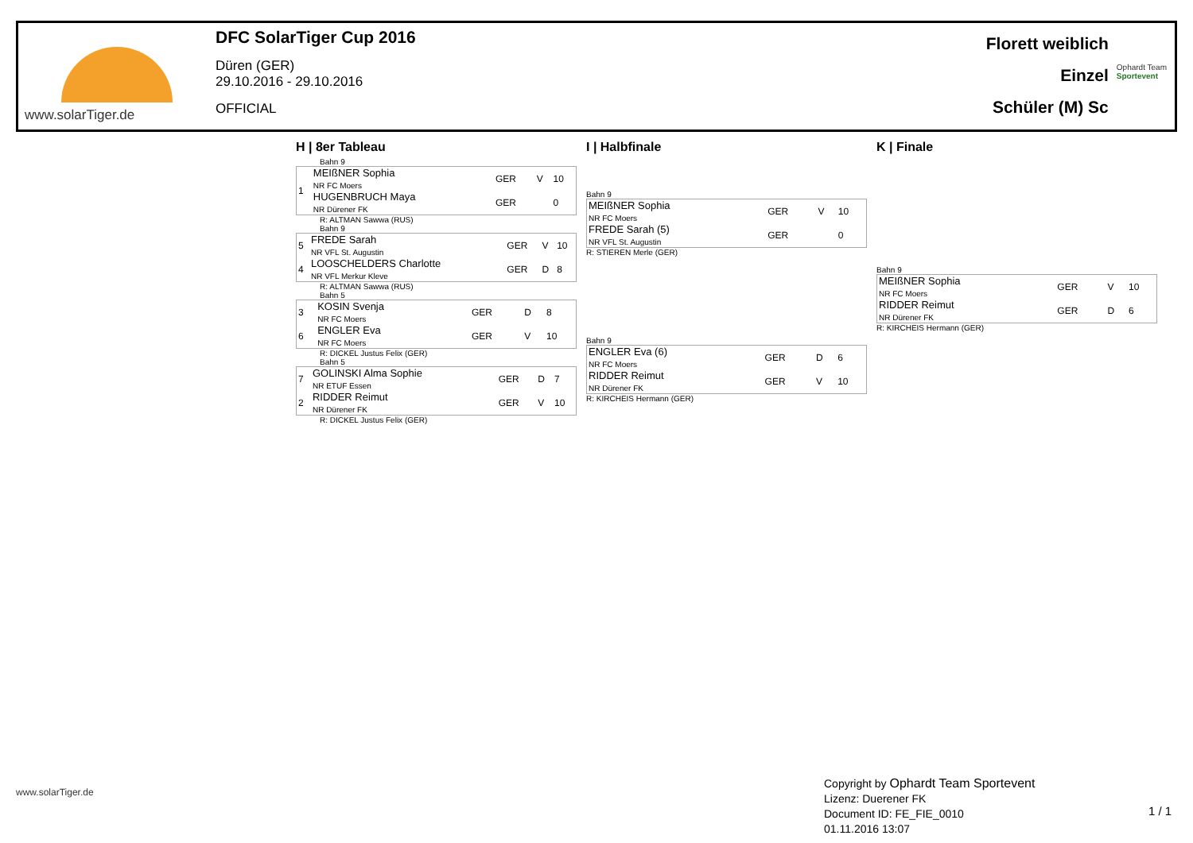www.solarTiger.de
DFC SolarTiger Cup 2016
Düren (GER)
29.10.2016 - 29.10.2016
OFFICIAL
Florett weiblich
Einzel
Schüler (M) Sc
Ophardt Team
Sportevent
H | 8er Tableau
Bahn 9
| 1 | MEIßNER Sophia NR FC Moers | GER | V | 10 |
| | HUGENBRUCH Maya NR Dürener FK | GER | | 0 |
R: ALTMAN Sawwa (RUS)
Bahn 9
| 5 | FREDE Sarah NR VFL St. Augustin | GER | V | 10 |
| 4 | LOOSCHELDERS Charlotte NR VFL Merkur Kleve | GER | D | 8 |
R: ALTMAN Sawwa (RUS)
Bahn 5
| 3 | KOSIN Svenja NR FC Moers | GER | D | 8 |
| 6 | ENGLER Eva NR FC Moers | GER | V | 10 |
R: DICKEL Justus Felix (GER)
Bahn 5
| 7 | GOLINSKI Alma Sophie NR ETUF Essen | GER | D | 7 |
| 2 | RIDDER Reimut NR Dürener FK | GER | V | 10 |
R: DICKEL Justus Felix (GER)
I | Halbfinale
Bahn 9
| MEIßNER Sophia NR FC Moers | GER | V | 10 |
| FREDE Sarah (5) NR VFL St. Augustin | GER | | 0 |
R: STIEREN Merle (GER)
Bahn 9
| ENGLER Eva (6) NR FC Moers | GER | D | 6 |
| RIDDER Reimut NR Dürener FK | GER | V | 10 |
R: KIRCHEIS Hermann (GER)
K | Finale
Bahn 9
| MEIßNER Sophia NR FC Moers | GER | V | 10 |
| RIDDER Reimut NR Dürener FK | GER | D | 6 |
R: KIRCHEIS Hermann (GER)
www.solarTiger.de
Copyright by Ophardt Team Sportevent
Lizenz: Duerener FK
Document ID: FE_FIE_0010
01.11.2016 13:07
1 / 1